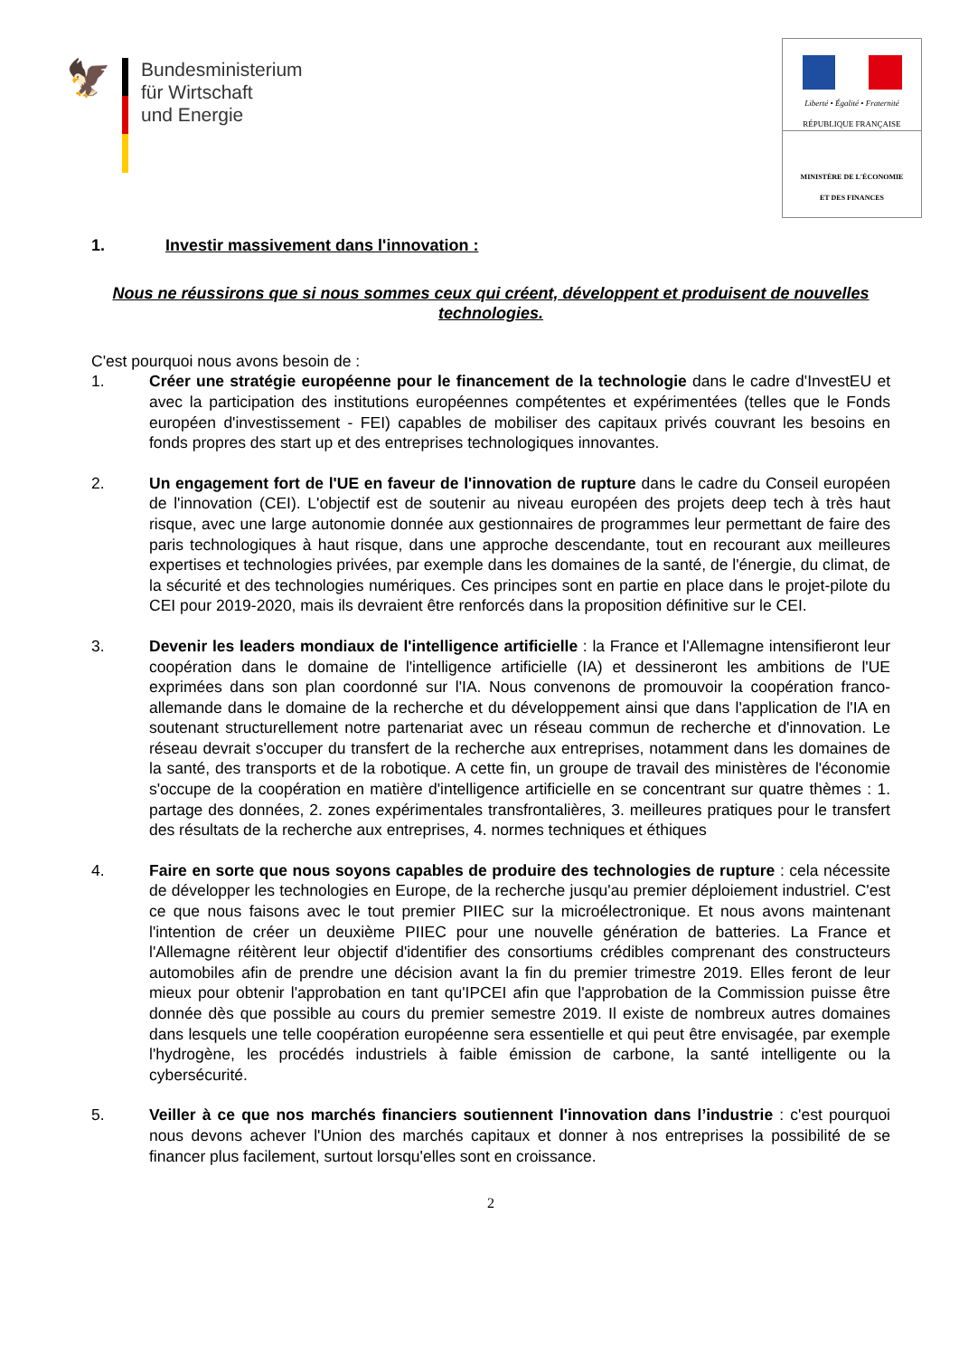🦅
Bundesministerium
für Wirtschaft
und Energie
Liberté • Égalité • Fraternité
RÉPUBLIQUE FRANÇAISE
MINISTÈRE DE L'ÉCONOMIE
ET DES FINANCES
1. Investir massivement dans l'innovation :
Nous ne réussirons que si nous sommes ceux qui créent, développent et produisent de nouvelles technologies.
C'est pourquoi nous avons besoin de :
1. Créer une stratégie européenne pour le financement de la technologie dans le cadre d'InvestEU et avec la participation des institutions européennes compétentes et expérimentées (telles que le Fonds européen d'investissement - FEI) capables de mobiliser des capitaux privés couvrant les besoins en fonds propres des start up et des entreprises technologiques innovantes.
2. Un engagement fort de l'UE en faveur de l'innovation de rupture dans le cadre du Conseil européen de l'innovation (CEI). L'objectif est de soutenir au niveau européen des projets deep tech à très haut risque, avec une large autonomie donnée aux gestionnaires de programmes leur permettant de faire des paris technologiques à haut risque, dans une approche descendante, tout en recourant aux meilleures expertises et technologies privées, par exemple dans les domaines de la santé, de l'énergie, du climat, de la sécurité et des technologies numériques. Ces principes sont en partie en place dans le projet-pilote du CEI pour 2019-2020, mais ils devraient être renforcés dans la proposition définitive sur le CEI.
3. Devenir les leaders mondiaux de l'intelligence artificielle : la France et l'Allemagne intensifieront leur coopération dans le domaine de l'intelligence artificielle (IA) et dessineront les ambitions de l'UE exprimées dans son plan coordonné sur l'IA. Nous convenons de promouvoir la coopération franco-allemande dans le domaine de la recherche et du développement ainsi que dans l'application de l'IA en soutenant structurellement notre partenariat avec un réseau commun de recherche et d'innovation. Le réseau devrait s'occuper du transfert de la recherche aux entreprises, notamment dans les domaines de la santé, des transports et de la robotique. A cette fin, un groupe de travail des ministères de l'économie s'occupe de la coopération en matière d'intelligence artificielle en se concentrant sur quatre thèmes : 1. partage des données, 2. zones expérimentales transfrontalières, 3. meilleures pratiques pour le transfert des résultats de la recherche aux entreprises, 4. normes techniques et éthiques
4. Faire en sorte que nous soyons capables de produire des technologies de rupture : cela nécessite de développer les technologies en Europe, de la recherche jusqu'au premier déploiement industriel. C'est ce que nous faisons avec le tout premier PIIEC sur la microélectronique. Et nous avons maintenant l'intention de créer un deuxième PIIEC pour une nouvelle génération de batteries. La France et l'Allemagne réitèrent leur objectif d'identifier des consortiums crédibles comprenant des constructeurs automobiles afin de prendre une décision avant la fin du premier trimestre 2019. Elles feront de leur mieux pour obtenir l'approbation en tant qu'IPCEI afin que l'approbation de la Commission puisse être donnée dès que possible au cours du premier semestre 2019. Il existe de nombreux autres domaines dans lesquels une telle coopération européenne sera essentielle et qui peut être envisagée, par exemple l'hydrogène, les procédés industriels à faible émission de carbone, la santé intelligente ou la cybersécurité.
5. Veiller à ce que nos marchés financiers soutiennent l'innovation dans l’industrie : c'est pourquoi nous devons achever l'Union des marchés capitaux et donner à nos entreprises la possibilité de se financer plus facilement, surtout lorsqu'elles sont en croissance.
2